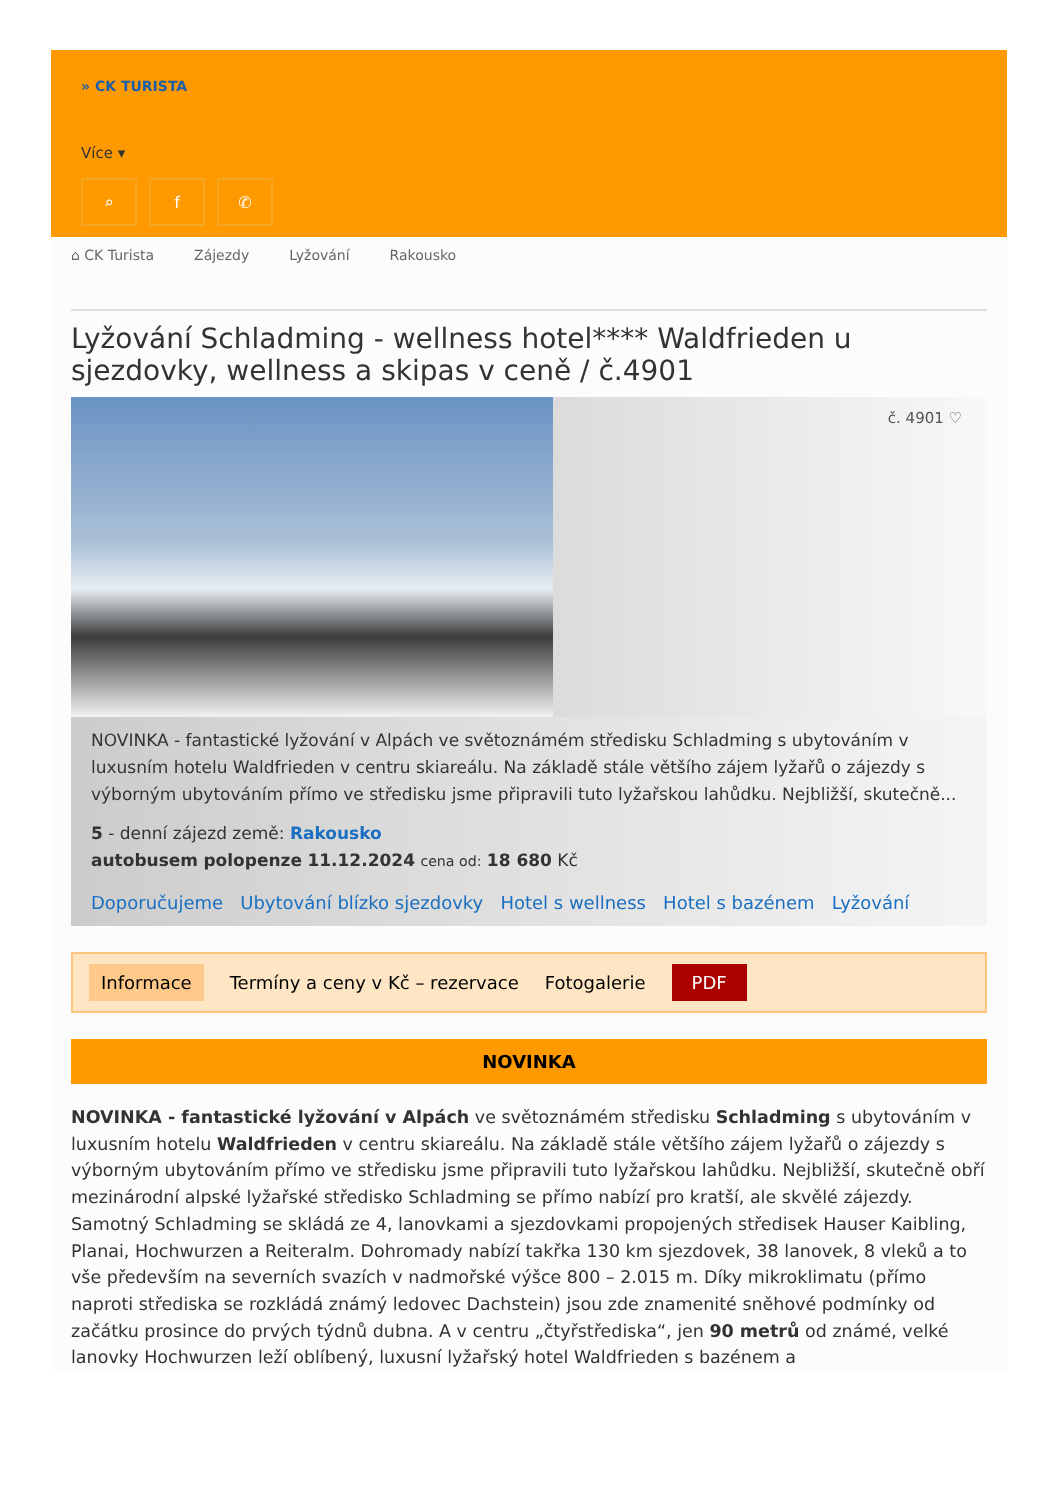» CK TURISTA
Více ▾
⌕ f ✆
⌂ CK Turista Zájezdy Lyžování Rakousko
Lyžování Schladming - wellness hotel**** Waldfrieden u sjezdovky, wellness a skipas v ceně / č.4901
č. 4901 ♡
NOVINKA - fantastické lyžování v Alpách ve světoznámém středisku Schladming s ubytováním v luxusním hotelu Waldfrieden v centru skiareálu. Na základě stále většího zájem lyžařů o zájezdy s výborným ubytováním přímo ve středisku jsme připravili tuto lyžařskou lahůdku. Nejbližší, skutečně...
5 - denní zájezd země: Rakousko
autobusem polopenze 11.12.2024 cena od: 18 680 Kč
Doporučujeme Ubytování blízko sjezdovky Hotel s wellness Hotel s bazénem Lyžování
Informace Termíny a ceny v Kč – rezervace Fotogalerie PDF
NOVINKA
NOVINKA - fantastické lyžování v Alpách ve světoznámém středisku Schladming s ubytováním v luxusním hotelu Waldfrieden v centru skiareálu. Na základě stále většího zájem lyžařů o zájezdy s výborným ubytováním přímo ve středisku jsme připravili tuto lyžařskou lahůdku. Nejbližší, skutečně obří mezinárodní alpské lyžařské středisko Schladming se přímo nabízí pro kratší, ale skvělé zájezdy. Samotný Schladming se skládá ze 4, lanovkami a sjezdovkami propojených středisek Hauser Kaibling, Planai, Hochwurzen a Reiteralm. Dohromady nabízí takřka 130 km sjezdovek, 38 lanovek, 8 vleků a to vše především na severních svazích v nadmořské výšce 800 – 2.015 m. Díky mikroklimatu (přímo naproti střediska se rozkládá známý ledovec Dachstein) jsou zde znamenité sněhové podmínky od začátku prosince do prvých týdnů dubna. A v centru „čtyřstřediska“, jen 90 metrů od známé, velké lanovky Hochwurzen leží oblíbený, luxusní lyžařský hotel Waldfrieden s bazénem a